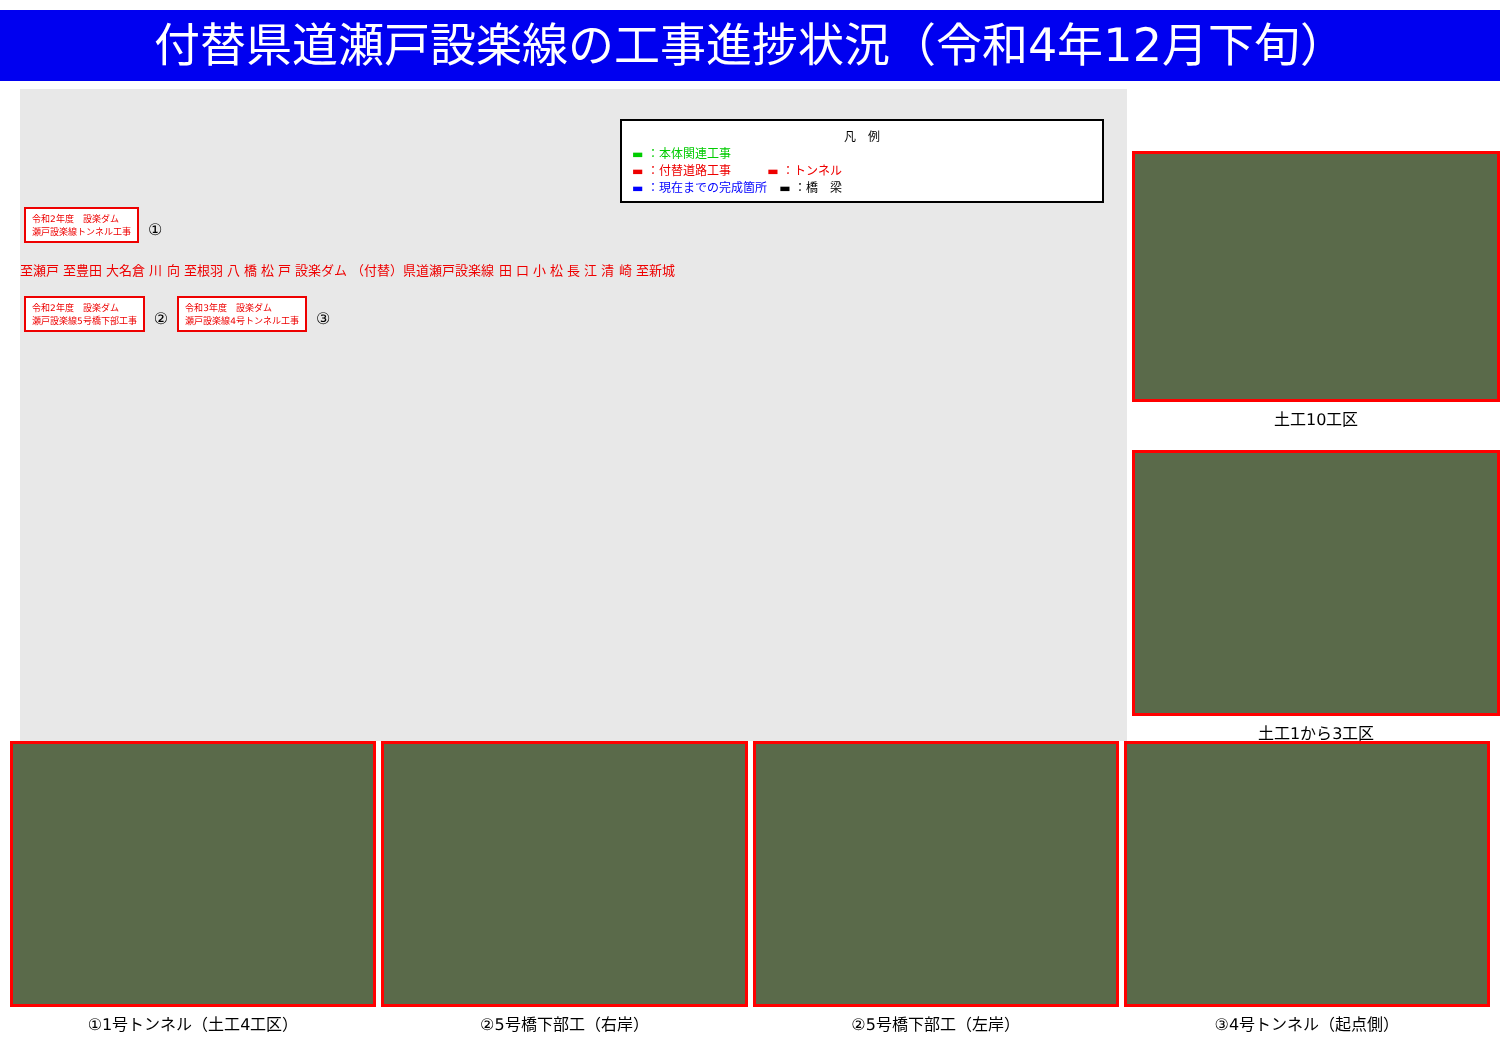付替県道瀬戸設楽線の工事進捗状況（令和4年12月下旬）
凡　例
▬ ：本体関連工事
▬ ：付替道路工事　　　▬ ：トンネル
▬ ：現在までの完成箇所　▬ ：橋　梁
令和2年度　設楽ダム
瀬戸設楽線トンネル工事
①
至瀬戸 至豊田 大名倉 川 向 至根羽 八 橋 松 戸 設楽ダム （付替）県道瀬戸設楽線 田 口 小 松 長 江 清 崎 至新城
令和2年度　設楽ダム
瀬戸設楽線5号橋下部工事
②
令和3年度　設楽ダム
瀬戸設楽線4号トンネル工事
③
土工10工区
土工1から3工区
①1号トンネル（土工4工区） ②5号橋下部工（右岸） ②5号橋下部工（左岸） ③4号トンネル（起点側）